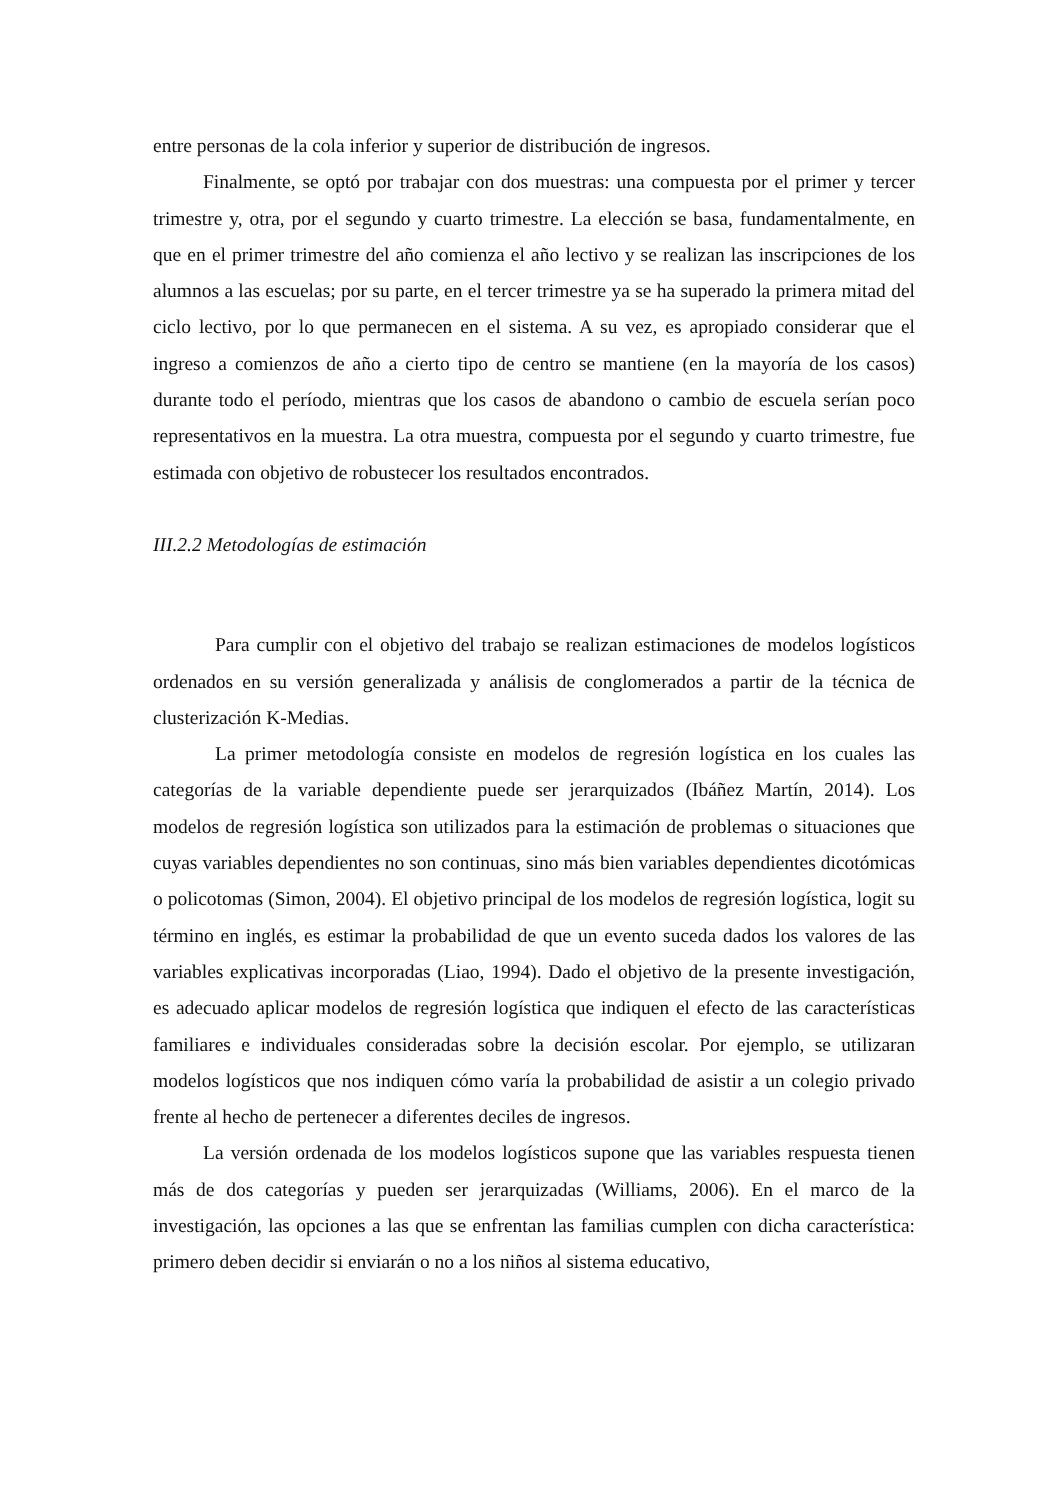entre personas de la cola inferior y superior de distribución de ingresos.
Finalmente, se optó por trabajar con dos muestras: una compuesta por el primer y tercer trimestre y, otra, por el segundo y cuarto trimestre. La elección se basa, fundamentalmente, en que en el primer trimestre del año comienza el año lectivo y se realizan las inscripciones de los alumnos a las escuelas; por su parte, en el tercer trimestre ya se ha superado la primera mitad del ciclo lectivo, por lo que permanecen en el sistema. A su vez, es apropiado considerar que el ingreso a comienzos de año a cierto tipo de centro se mantiene (en la mayoría de los casos) durante todo el período, mientras que los casos de abandono o cambio de escuela serían poco representativos en la muestra. La otra muestra, compuesta por el segundo y cuarto trimestre, fue estimada con objetivo de robustecer los resultados encontrados.
III.2.2 Metodologías de estimación
Para cumplir con el objetivo del trabajo se realizan estimaciones de modelos logísticos ordenados en su versión generalizada y análisis de conglomerados a partir de la técnica de clusterización K-Medias.
La primer metodología consiste en modelos de regresión logística en los cuales las categorías de la variable dependiente puede ser jerarquizados (Ibáñez Martín, 2014). Los modelos de regresión logística son utilizados para la estimación de problemas o situaciones que cuyas variables dependientes no son continuas, sino más bien variables dependientes dicotómicas o policotomas (Simon, 2004). El objetivo principal de los modelos de regresión logística, logit su término en inglés, es estimar la probabilidad de que un evento suceda dados los valores de las variables explicativas incorporadas (Liao, 1994). Dado el objetivo de la presente investigación, es adecuado aplicar modelos de regresión logística que indiquen el efecto de las características familiares e individuales consideradas sobre la decisión escolar. Por ejemplo, se utilizaran modelos logísticos que nos indiquen cómo varía la probabilidad de asistir a un colegio privado frente al hecho de pertenecer a diferentes deciles de ingresos.
La versión ordenada de los modelos logísticos supone que las variables respuesta tienen más de dos categorías y pueden ser jerarquizadas (Williams, 2006). En el marco de la investigación, las opciones a las que se enfrentan las familias cumplen con dicha característica: primero deben decidir si enviarán o no a los niños al sistema educativo,